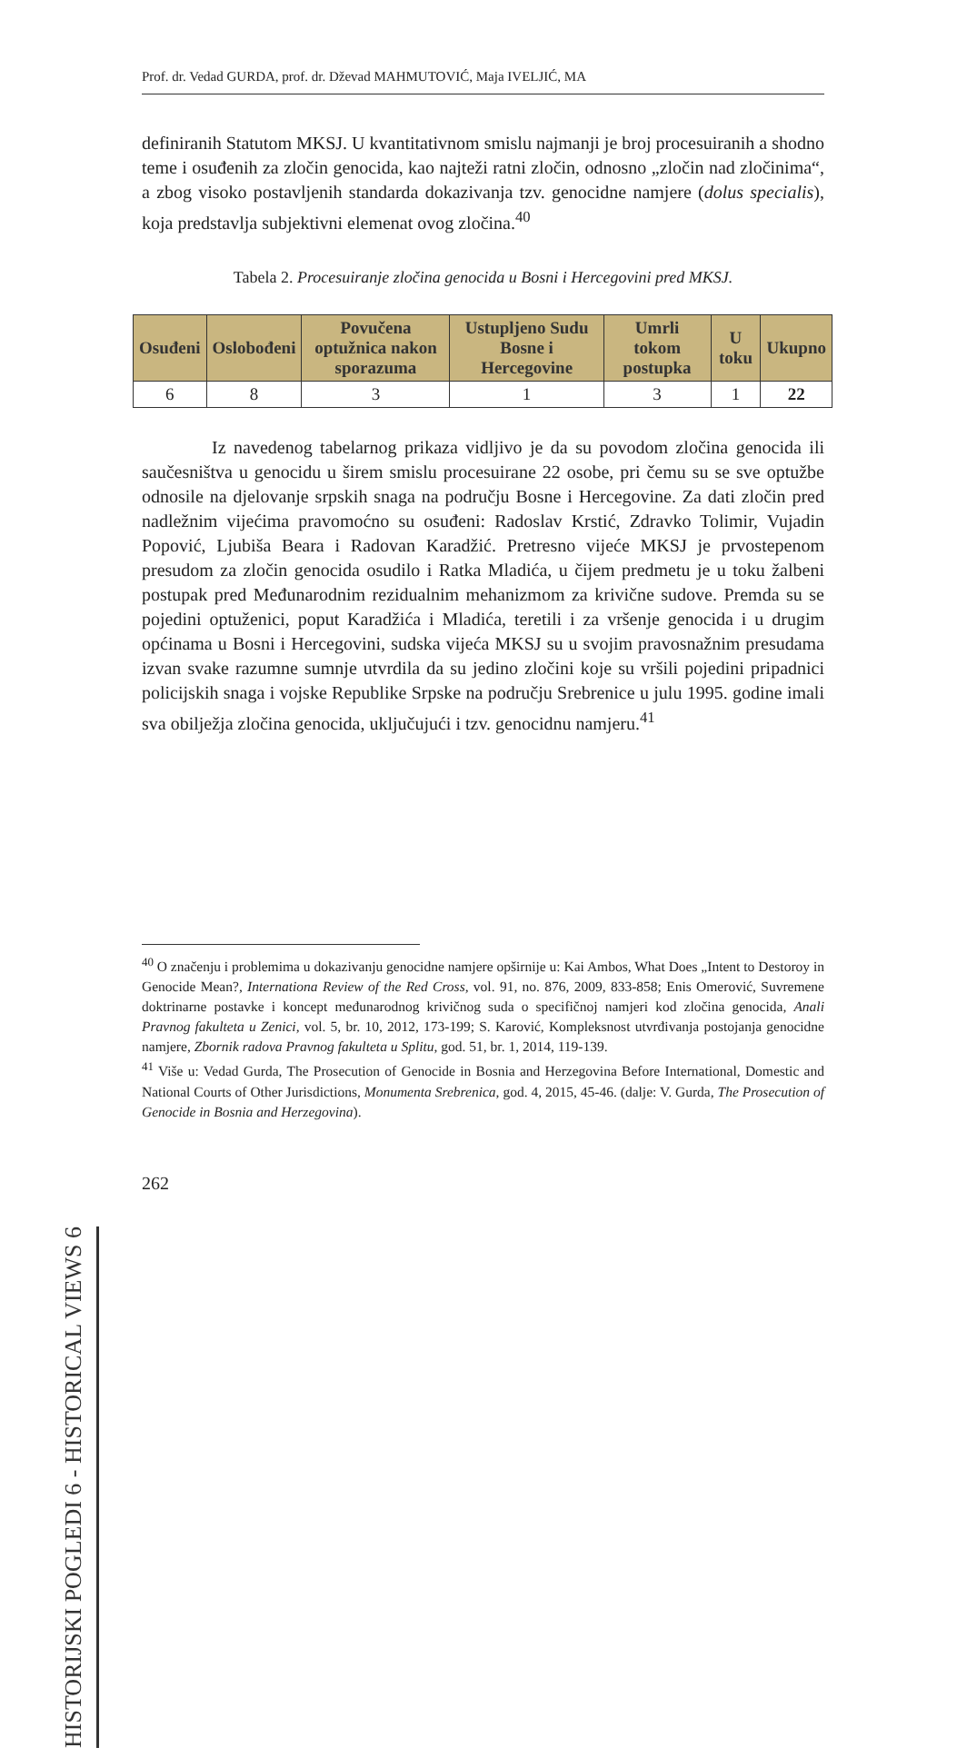Prof. dr. Vedad GURDA, prof. dr. Dževad MAHMUTOVIĆ, Maja IVELJIĆ, MA
definiranih Statutom MKSJ. U kvantitativnom smislu najmanji je broj procesuiranih a shodno teme i osuđenih za zločin genocida, kao najteži ratni zločin, odnosno „zločin nad zločinima“, a zbog visoko postavljenih standarda dokazivanja tzv. genocidne namjere (dolus specialis), koja predstavlja subjektivni elemenat ovog zločina.<sup>40</sup>
Tabela 2. Procesuiranje zločina genocida u Bosni i Hercegovini pred MKSJ.
| Osuđeni | Oslobođeni | Povučena optužnica nakon sporazuma | Ustupljeno Sudu Bosne i Hercegovine | Umrli tokom postupka | U toku | Ukupno |
| --- | --- | --- | --- | --- | --- | --- |
| 6 | 8 | 3 | 1 | 3 | 1 | 22 |
Iz navedenog tabelarnog prikaza vidljivo je da su povodom zločina genocida ili saučesništva u genocidu u širem smislu procesuirane 22 osobe, pri čemu su se sve optužbe odnosile na djelovanje srpskih snaga na području Bosne i Hercegovine. Za dati zločin pred nadležnim vijećima pravomoćno su osuđeni: Radoslav Krstić, Zdravko Tolimir, Vujadin Popović, Ljubiša Beara i Radovan Karadžić. Pretresno vijeće MKSJ je prvostepenom presudom za zločin genocida osudilo i Ratka Mladića, u čijem predmetu je u toku žalbeni postupak pred Međunarodnim rezidualnim mehanizmom za krivične sudove. Premda su se pojedini optuženici, poput Karadžića i Mladića, teretili i za vršenje genocida i u drugim općinama u Bosni i Hercegovini, sudska vijeća MKSJ su u svojim pravosnažnim presudama izvan svake razumne sumnje utvrdila da su jedino zločini koje su vršili pojedini pripadnici policijskih snaga i vojske Republike Srpske na području Srebrenice u julu 1995. godine imali sva obilježja zločina genocida, uključujući i tzv. genocidnu namjeru.<sup>41</sup>
<sup>40</sup> O značenju i problemima u dokazivanju genocidne namjere opširnije u: Kai Ambos, What Does „Intent to Destoroy in Genocide Mean?, Internationa Review of the Red Cross, vol. 91, no. 876, 2009, 833-858; Enis Omerović, Suvremene doktrinarne postavke i koncept međunarodnog krivičnog suda o specifičnoj namjeri kod zločina genocida, Anali Pravnog fakulteta u Zenici, vol. 5, br. 10, 2012, 173-199; S. Karović, Kompleksnost utvrđivanja postojanja genocidne namjere, Zbornik radova Pravnog fakulteta u Splitu, god. 51, br. 1, 2014, 119-139.
<sup>41</sup> Više u: Vedad Gurda, The Prosecution of Genocide in Bosnia and Herzegovina Before International, Domestic and National Courts of Other Jurisdictions, Monumenta Srebrenica, god. 4, 2015, 45-46. (dalje: V. Gurda, The Prosecution of Genocide in Bosnia and Herzegovina).
262
HISTORIJSKI POGLEDI 6 - HISTORICAL VIEWS 6